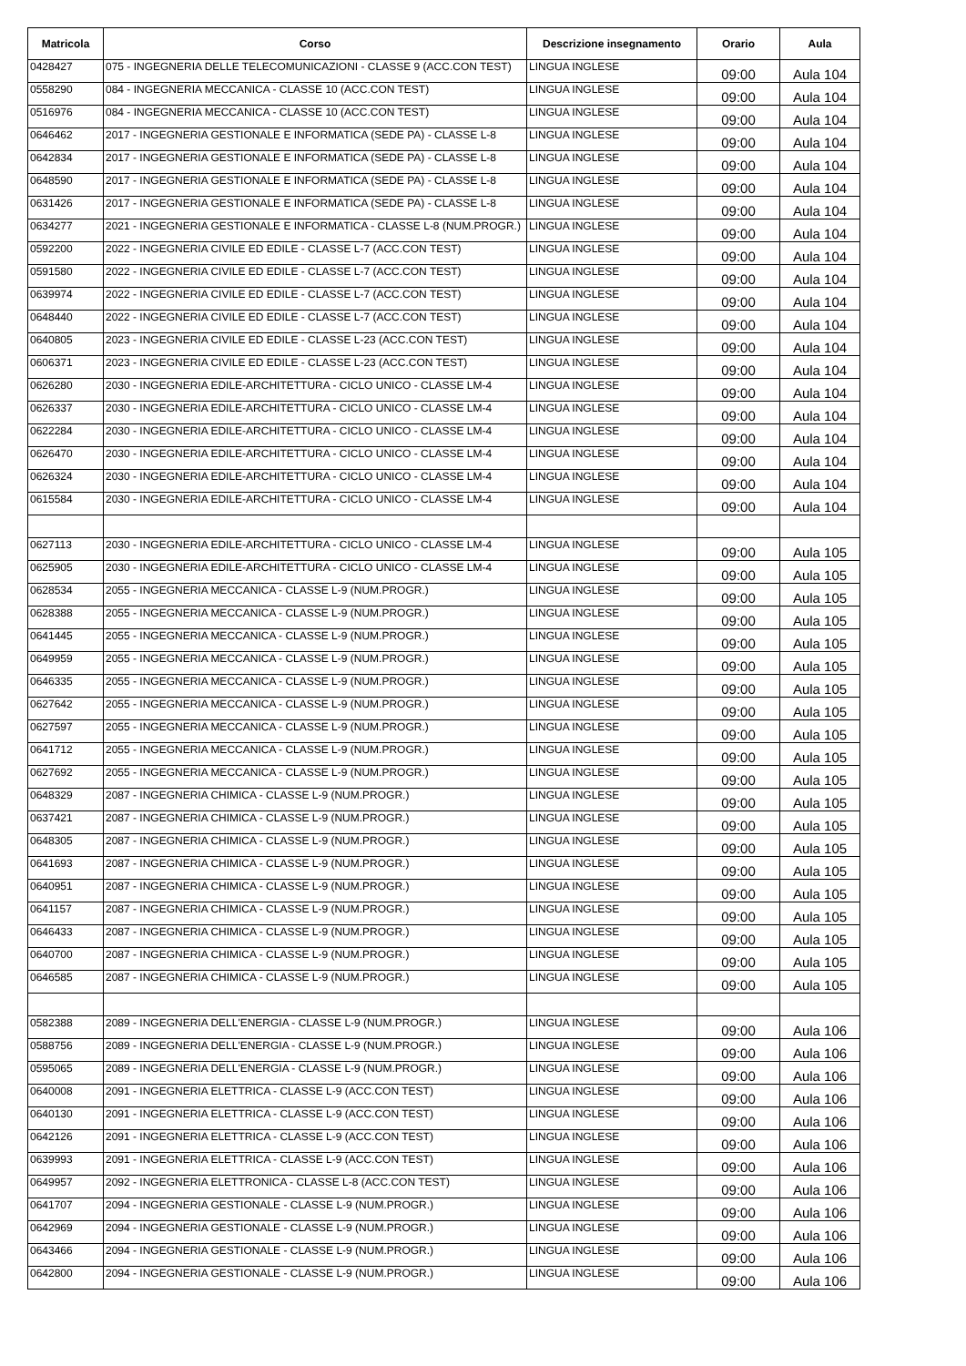| Matricola | Corso | Descrizione insegnamento | Orario | Aula |
| --- | --- | --- | --- | --- |
| 0428427 | 075 - INGEGNERIA DELLE TELECOMUNICAZIONI - CLASSE 9 (ACC.CON TEST) | LINGUA INGLESE | 09:00 | Aula 104 |
| 0558290 | 084 - INGEGNERIA MECCANICA - CLASSE 10 (ACC.CON TEST) | LINGUA INGLESE | 09:00 | Aula 104 |
| 0516976 | 084 - INGEGNERIA MECCANICA - CLASSE 10 (ACC.CON TEST) | LINGUA INGLESE | 09:00 | Aula 104 |
| 0646462 | 2017 - INGEGNERIA GESTIONALE E INFORMATICA (SEDE PA) - CLASSE L-8 | LINGUA INGLESE | 09:00 | Aula 104 |
| 0642834 | 2017 - INGEGNERIA GESTIONALE E INFORMATICA (SEDE PA) - CLASSE L-8 | LINGUA INGLESE | 09:00 | Aula 104 |
| 0648590 | 2017 - INGEGNERIA GESTIONALE E INFORMATICA (SEDE PA) - CLASSE L-8 | LINGUA INGLESE | 09:00 | Aula 104 |
| 0631426 | 2017 - INGEGNERIA GESTIONALE E INFORMATICA (SEDE PA) - CLASSE L-8 | LINGUA INGLESE | 09:00 | Aula 104 |
| 0634277 | 2021 - INGEGNERIA GESTIONALE E INFORMATICA - CLASSE L-8 (NUM.PROGR.) | LINGUA INGLESE | 09:00 | Aula 104 |
| 0592200 | 2022 - INGEGNERIA CIVILE ED EDILE - CLASSE L-7 (ACC.CON TEST) | LINGUA INGLESE | 09:00 | Aula 104 |
| 0591580 | 2022 - INGEGNERIA CIVILE ED EDILE - CLASSE L-7 (ACC.CON TEST) | LINGUA INGLESE | 09:00 | Aula 104 |
| 0639974 | 2022 - INGEGNERIA CIVILE ED EDILE - CLASSE L-7 (ACC.CON TEST) | LINGUA INGLESE | 09:00 | Aula 104 |
| 0648440 | 2022 - INGEGNERIA CIVILE ED EDILE - CLASSE L-7 (ACC.CON TEST) | LINGUA INGLESE | 09:00 | Aula 104 |
| 0640805 | 2023 - INGEGNERIA CIVILE ED EDILE - CLASSE L-23 (ACC.CON TEST) | LINGUA INGLESE | 09:00 | Aula 104 |
| 0606371 | 2023 - INGEGNERIA CIVILE ED EDILE - CLASSE L-23 (ACC.CON TEST) | LINGUA INGLESE | 09:00 | Aula 104 |
| 0626280 | 2030 - INGEGNERIA EDILE-ARCHITETTURA - CICLO UNICO - CLASSE LM-4 | LINGUA INGLESE | 09:00 | Aula 104 |
| 0626337 | 2030 - INGEGNERIA EDILE-ARCHITETTURA - CICLO UNICO - CLASSE LM-4 | LINGUA INGLESE | 09:00 | Aula 104 |
| 0622284 | 2030 - INGEGNERIA EDILE-ARCHITETTURA - CICLO UNICO - CLASSE LM-4 | LINGUA INGLESE | 09:00 | Aula 104 |
| 0626470 | 2030 - INGEGNERIA EDILE-ARCHITETTURA - CICLO UNICO - CLASSE LM-4 | LINGUA INGLESE | 09:00 | Aula 104 |
| 0626324 | 2030 - INGEGNERIA EDILE-ARCHITETTURA - CICLO UNICO - CLASSE LM-4 | LINGUA INGLESE | 09:00 | Aula 104 |
| 0615584 | 2030 - INGEGNERIA EDILE-ARCHITETTURA - CICLO UNICO - CLASSE LM-4 | LINGUA INGLESE | 09:00 | Aula 104 |
| 0627113 | 2030 - INGEGNERIA EDILE-ARCHITETTURA - CICLO UNICO - CLASSE LM-4 | LINGUA INGLESE | 09:00 | Aula 105 |
| 0625905 | 2030 - INGEGNERIA EDILE-ARCHITETTURA - CICLO UNICO - CLASSE LM-4 | LINGUA INGLESE | 09:00 | Aula 105 |
| 0628534 | 2055 - INGEGNERIA MECCANICA - CLASSE L-9 (NUM.PROGR.) | LINGUA INGLESE | 09:00 | Aula 105 |
| 0628388 | 2055 - INGEGNERIA MECCANICA - CLASSE L-9 (NUM.PROGR.) | LINGUA INGLESE | 09:00 | Aula 105 |
| 0641445 | 2055 - INGEGNERIA MECCANICA - CLASSE L-9 (NUM.PROGR.) | LINGUA INGLESE | 09:00 | Aula 105 |
| 0649959 | 2055 - INGEGNERIA MECCANICA - CLASSE L-9 (NUM.PROGR.) | LINGUA INGLESE | 09:00 | Aula 105 |
| 0646335 | 2055 - INGEGNERIA MECCANICA - CLASSE L-9 (NUM.PROGR.) | LINGUA INGLESE | 09:00 | Aula 105 |
| 0627642 | 2055 - INGEGNERIA MECCANICA - CLASSE L-9 (NUM.PROGR.) | LINGUA INGLESE | 09:00 | Aula 105 |
| 0627597 | 2055 - INGEGNERIA MECCANICA - CLASSE L-9 (NUM.PROGR.) | LINGUA INGLESE | 09:00 | Aula 105 |
| 0641712 | 2055 - INGEGNERIA MECCANICA - CLASSE L-9 (NUM.PROGR.) | LINGUA INGLESE | 09:00 | Aula 105 |
| 0627692 | 2055 - INGEGNERIA MECCANICA - CLASSE L-9 (NUM.PROGR.) | LINGUA INGLESE | 09:00 | Aula 105 |
| 0648329 | 2087 - INGEGNERIA CHIMICA - CLASSE L-9 (NUM.PROGR.) | LINGUA INGLESE | 09:00 | Aula 105 |
| 0637421 | 2087 - INGEGNERIA CHIMICA - CLASSE L-9 (NUM.PROGR.) | LINGUA INGLESE | 09:00 | Aula 105 |
| 0648305 | 2087 - INGEGNERIA CHIMICA - CLASSE L-9 (NUM.PROGR.) | LINGUA INGLESE | 09:00 | Aula 105 |
| 0641693 | 2087 - INGEGNERIA CHIMICA - CLASSE L-9 (NUM.PROGR.) | LINGUA INGLESE | 09:00 | Aula 105 |
| 0640951 | 2087 - INGEGNERIA CHIMICA - CLASSE L-9 (NUM.PROGR.) | LINGUA INGLESE | 09:00 | Aula 105 |
| 0641157 | 2087 - INGEGNERIA CHIMICA - CLASSE L-9 (NUM.PROGR.) | LINGUA INGLESE | 09:00 | Aula 105 |
| 0646433 | 2087 - INGEGNERIA CHIMICA - CLASSE L-9 (NUM.PROGR.) | LINGUA INGLESE | 09:00 | Aula 105 |
| 0640700 | 2087 - INGEGNERIA CHIMICA - CLASSE L-9 (NUM.PROGR.) | LINGUA INGLESE | 09:00 | Aula 105 |
| 0646585 | 2087 - INGEGNERIA CHIMICA - CLASSE L-9 (NUM.PROGR.) | LINGUA INGLESE | 09:00 | Aula 105 |
| 0582388 | 2089 - INGEGNERIA DELL'ENERGIA - CLASSE L-9 (NUM.PROGR.) | LINGUA INGLESE | 09:00 | Aula 106 |
| 0588756 | 2089 - INGEGNERIA DELL'ENERGIA - CLASSE L-9 (NUM.PROGR.) | LINGUA INGLESE | 09:00 | Aula 106 |
| 0595065 | 2089 - INGEGNERIA DELL'ENERGIA - CLASSE L-9 (NUM.PROGR.) | LINGUA INGLESE | 09:00 | Aula 106 |
| 0640008 | 2091 - INGEGNERIA ELETTRICA - CLASSE L-9 (ACC.CON TEST) | LINGUA INGLESE | 09:00 | Aula 106 |
| 0640130 | 2091 - INGEGNERIA ELETTRICA - CLASSE L-9 (ACC.CON TEST) | LINGUA INGLESE | 09:00 | Aula 106 |
| 0642126 | 2091 - INGEGNERIA ELETTRICA - CLASSE L-9 (ACC.CON TEST) | LINGUA INGLESE | 09:00 | Aula 106 |
| 0639993 | 2091 - INGEGNERIA ELETTRICA - CLASSE L-9 (ACC.CON TEST) | LINGUA INGLESE | 09:00 | Aula 106 |
| 0649957 | 2092 - INGEGNERIA ELETTRONICA - CLASSE L-8 (ACC.CON TEST) | LINGUA INGLESE | 09:00 | Aula 106 |
| 0641707 | 2094 - INGEGNERIA GESTIONALE - CLASSE L-9 (NUM.PROGR.) | LINGUA INGLESE | 09:00 | Aula 106 |
| 0642969 | 2094 - INGEGNERIA GESTIONALE - CLASSE L-9 (NUM.PROGR.) | LINGUA INGLESE | 09:00 | Aula 106 |
| 0643466 | 2094 - INGEGNERIA GESTIONALE - CLASSE L-9 (NUM.PROGR.) | LINGUA INGLESE | 09:00 | Aula 106 |
| 0642800 | 2094 - INGEGNERIA GESTIONALE - CLASSE L-9 (NUM.PROGR.) | LINGUA INGLESE | 09:00 | Aula 106 |